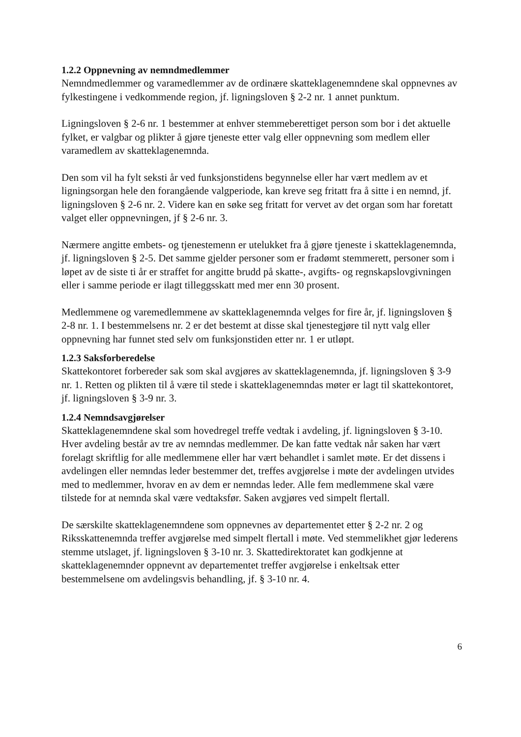1.2.2 Oppnevning av nemndmedlemmer
Nemndmedlemmer og varamedlemmer av de ordinære skatteklagenemndene skal oppnevnes av fylkestingene i vedkommende region, jf. ligningsloven § 2-2 nr. 1 annet punktum.
Ligningsloven § 2-6 nr. 1 bestemmer at enhver stemmeberettiget person som bor i det aktuelle fylket, er valgbar og plikter å gjøre tjeneste etter valg eller oppnevning som medlem eller varamedlem av skatteklagenemnda.
Den som vil ha fylt seksti år ved funksjonstidens begynnelse eller har vært medlem av et ligningsorgan hele den forangående valgperiode, kan kreve seg fritatt fra å sitte i en nemnd, jf. ligningsloven § 2-6 nr. 2. Videre kan en søke seg fritatt for vervet av det organ som har foretatt valget eller oppnevningen, jf § 2-6 nr. 3.
Nærmere angitte embets- og tjenestemenn er utelukket fra å gjøre tjeneste i skatteklagenemnda, jf. ligningsloven § 2-5. Det samme gjelder personer som er fradømt stemmerett, personer som i løpet av de siste ti år er straffet for angitte brudd på skatte-, avgifts- og regnskapslovgivningen eller i samme periode er ilagt tilleggsskatt med mer enn 30 prosent.
Medlemmene og varemedlemmene av skatteklagenemnda velges for fire år, jf. ligningsloven § 2-8 nr. 1. I bestemmelsens nr. 2 er det bestemt at disse skal tjenestegjøre til nytt valg eller oppnevning har funnet sted selv om funksjonstiden etter nr. 1 er utløpt.
1.2.3 Saksforberedelse
Skattekontoret forbereder sak som skal avgjøres av skatteklagenemnda, jf. ligningsloven § 3-9 nr. 1. Retten og plikten til å være til stede i skatteklagenemndas møter er lagt til skattekontoret, jf. ligningsloven § 3-9 nr. 3.
1.2.4 Nemndsavgjørelser
Skatteklagenemndene skal som hovedregel treffe vedtak i avdeling, jf. ligningsloven § 3-10. Hver avdeling består av tre av nemndas medlemmer. De kan fatte vedtak når saken har vært forelagt skriftlig for alle medlemmene eller har vært behandlet i samlet møte. Er det dissens i avdelingen eller nemndas leder bestemmer det, treffes avgjørelse i møte der avdelingen utvides med to medlemmer, hvorav en av dem er nemndas leder. Alle fem medlemmene skal være tilstede for at nemnda skal være vedtaksfør. Saken avgjøres ved simpelt flertall.
De særskilte skatteklagenemndene som oppnevnes av departementet etter § 2-2 nr. 2 og Riksskattenemnda treffer avgjørelse med simpelt flertall i møte. Ved stemmelikhet gjør lederens stemme utslaget, jf. ligningsloven § 3-10 nr. 3. Skattedirektoratet kan godkjenne at skatteklagenemnder oppnevnt av departementet treffer avgjørelse i enkeltsak etter bestemmelsene om avdelingsvis behandling, jf. § 3-10 nr. 4.
6